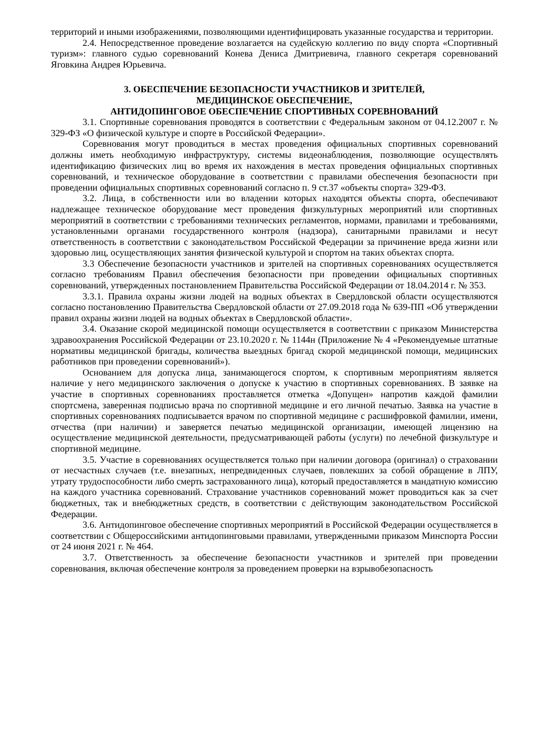территорий и иными изображениями, позволяющими идентифицировать указанные государства и территории.
2.4. Непосредственное проведение возлагается на судейскую коллегию по виду спорта «Спортивный туризм»: главного судью соревнований Конева Дениса Дмитриевича, главного секретаря соревнований Яговкина Андрея Юрьевича.
3. ОБЕСПЕЧЕНИЕ БЕЗОПАСНОСТИ УЧАСТНИКОВ И ЗРИТЕЛЕЙ,
МЕДИЦИНСКОЕ ОБЕСПЕЧЕНИЕ,
АНТИДОПИНГОВОЕ ОБЕСПЕЧЕНИЕ СПОРТИВНЫХ СОРЕВНОВАНИЙ
3.1. Спортивные соревнования проводятся в соответствии с Федеральным законом от 04.12.2007 г. № 329-ФЗ «О физической культуре и спорте в Российской Федерации».
Соревнования могут проводиться в местах проведения официальных спортивных соревнований должны иметь необходимую инфраструктуру, системы видеонаблюдения, позволяющие осуществлять идентификацию физических лиц во время их нахождения в местах проведения официальных спортивных соревнований, и техническое оборудование в соответствии с правилами обеспечения безопасности при проведении официальных спортивных соревнований согласно п. 9 ст.37 «объекты спорта» 329-ФЗ.
3.2. Лица, в собственности или во владении которых находятся объекты спорта, обеспечивают надлежащее техническое оборудование мест проведения физкультурных мероприятий или спортивных мероприятий в соответствии с требованиями технических регламентов, нормами, правилами и требованиями, установленными органами государственного контроля (надзора), санитарными правилами и несут ответственность в соответствии с законодательством Российской Федерации за причинение вреда жизни или здоровью лиц, осуществляющих занятия физической культурой и спортом на таких объектах спорта.
3.3 Обеспечение безопасности участников и зрителей на спортивных соревнованиях осуществляется согласно требованиям Правил обеспечения безопасности при проведении официальных спортивных соревнований, утвержденных постановлением Правительства Российской Федерации от 18.04.2014 г. № 353.
3.3.1. Правила охраны жизни людей на водных объектах в Свердловской области осуществляются согласно постановлению Правительства Свердловской области от 27.09.2018 года № 639-ПП «Об утверждении правил охраны жизни людей на водных объектах в Свердловской области».
3.4. Оказание скорой медицинской помощи осуществляется в соответствии с приказом Министерства здравоохранения Российской Федерации от 23.10.2020 г. № 1144н (Приложение № 4 «Рекомендуемые штатные нормативы медицинской бригады, количества выездных бригад скорой медицинской помощи, медицинских работников при проведении соревнований»).
Основанием для допуска лица, занимающегося спортом, к спортивным мероприятиям является наличие у него медицинского заключения о допуске к участию в спортивных соревнованиях. В заявке на участие в спортивных соревнованиях проставляется отметка «Допущен» напротив каждой фамилии спортсмена, заверенная подписью врача по спортивной медицине и его личной печатью. Заявка на участие в спортивных соревнованиях подписывается врачом по спортивной медицине с расшифровкой фамилии, имени, отчества (при наличии) и заверяется печатью медицинской организации, имеющей лицензию на осуществление медицинской деятельности, предусматривающей работы (услуги) по лечебной физкультуре и спортивной медицине.
3.5. Участие в соревнованиях осуществляется только при наличии договора (оригинал) о страховании от несчастных случаев (т.е. внезапных, непредвиденных случаев, повлекших за собой обращение в ЛПУ, утрату трудоспособности либо смерть застрахованного лица), который предоставляется в мандатную комиссию на каждого участника соревнований. Страхование участников соревнований может проводиться как за счет бюджетных, так и внебюджетных средств, в соответствии с действующим законодательством Российской Федерации.
3.6. Антидопинговое обеспечение спортивных мероприятий в Российской Федерации осуществляется в соответствии с Общероссийскими антидопинговыми правилами, утвержденными приказом Минспорта России от 24 июня 2021 г. № 464.
3.7. Ответственность за обеспечение безопасности участников и зрителей при проведении соревнования, включая обеспечение контроля за проведением проверки на взрывобезопасность